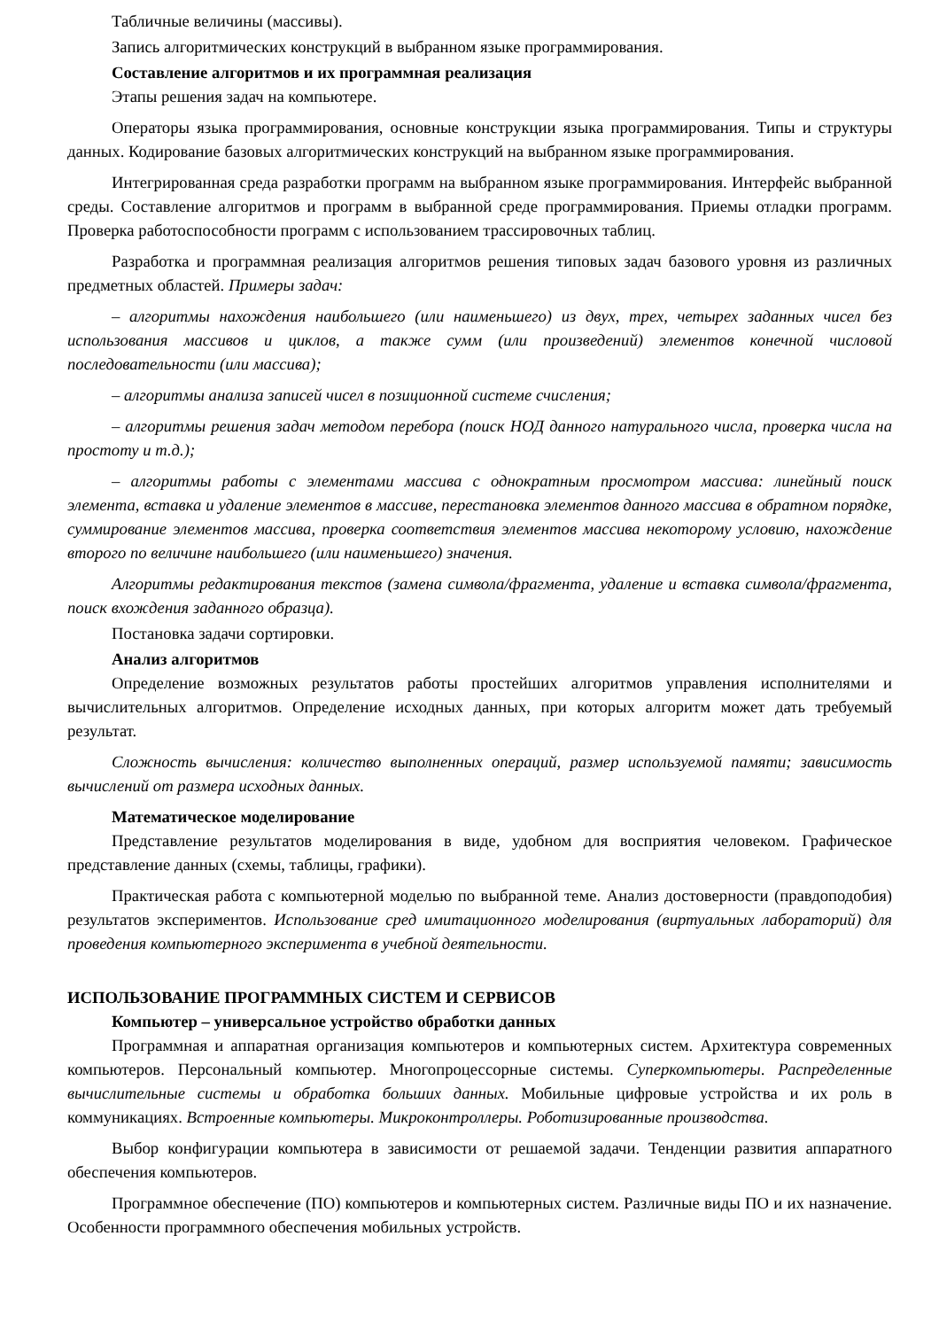Табличные величины (массивы).
Запись алгоритмических конструкций в выбранном языке программирования.
Составление алгоритмов и их программная реализация
Этапы решения задач на компьютере.
Операторы языка программирования, основные конструкции языка программирования. Типы и структуры данных. Кодирование базовых алгоритмических конструкций на выбранном языке программирования.
Интегрированная среда разработки программ на выбранном языке программирования. Интерфейс выбранной среды. Составление алгоритмов и программ в выбранной среде программирования. Приемы отладки программ. Проверка работоспособности программ с использованием трассировочных таблиц.
Разработка и программная реализация алгоритмов решения типовых задач базового уровня из различных предметных областей. Примеры задач:
– алгоритмы нахождения наибольшего (или наименьшего) из двух, трех, четырех заданных чисел без использования массивов и циклов, а также сумм (или произведений) элементов конечной числовой последовательности (или массива);
– алгоритмы анализа записей чисел в позиционной системе счисления;
– алгоритмы решения задач методом перебора (поиск НОД данного натурального числа, проверка числа на простоту и т.д.);
– алгоритмы работы с элементами массива с однократным просмотром массива: линейный поиск элемента, вставка и удаление элементов в массиве, перестановка элементов данного массива в обратном порядке, суммирование элементов массива, проверка соответствия элементов массива некоторому условию, нахождение второго по величине наибольшего (или наименьшего) значения.
Алгоритмы редактирования текстов (замена символа/фрагмента, удаление и вставка символа/фрагмента, поиск вхождения заданного образца).
Постановка задачи сортировки.
Анализ алгоритмов
Определение возможных результатов работы простейших алгоритмов управления исполнителями и вычислительных алгоритмов. Определение исходных данных, при которых алгоритм может дать требуемый результат.
Сложность вычисления: количество выполненных операций, размер используемой памяти; зависимость вычислений от размера исходных данных.
Математическое моделирование
Представление результатов моделирования в виде, удобном для восприятия человеком. Графическое представление данных (схемы, таблицы, графики).
Практическая работа с компьютерной моделью по выбранной теме. Анализ достоверности (правдоподобия) результатов экспериментов. Использование сред имитационного моделирования (виртуальных лабораторий) для проведения компьютерного эксперимента в учебной деятельности.
ИСПОЛЬЗОВАНИЕ ПРОГРАММНЫХ СИСТЕМ И СЕРВИСОВ
Компьютер – универсальное устройство обработки данных
Программная и аппаратная организация компьютеров и компьютерных систем. Архитектура современных компьютеров. Персональный компьютер. Многопроцессорные системы. Суперкомпьютеры. Распределенные вычислительные системы и обработка больших данных. Мобильные цифровые устройства и их роль в коммуникациях. Встроенные компьютеры. Микроконтроллеры. Роботизированные производства.
Выбор конфигурации компьютера в зависимости от решаемой задачи. Тенденции развития аппаратного обеспечения компьютеров.
Программное обеспечение (ПО) компьютеров и компьютерных систем. Различные виды ПО и их назначение. Особенности программного обеспечения мобильных устройств.